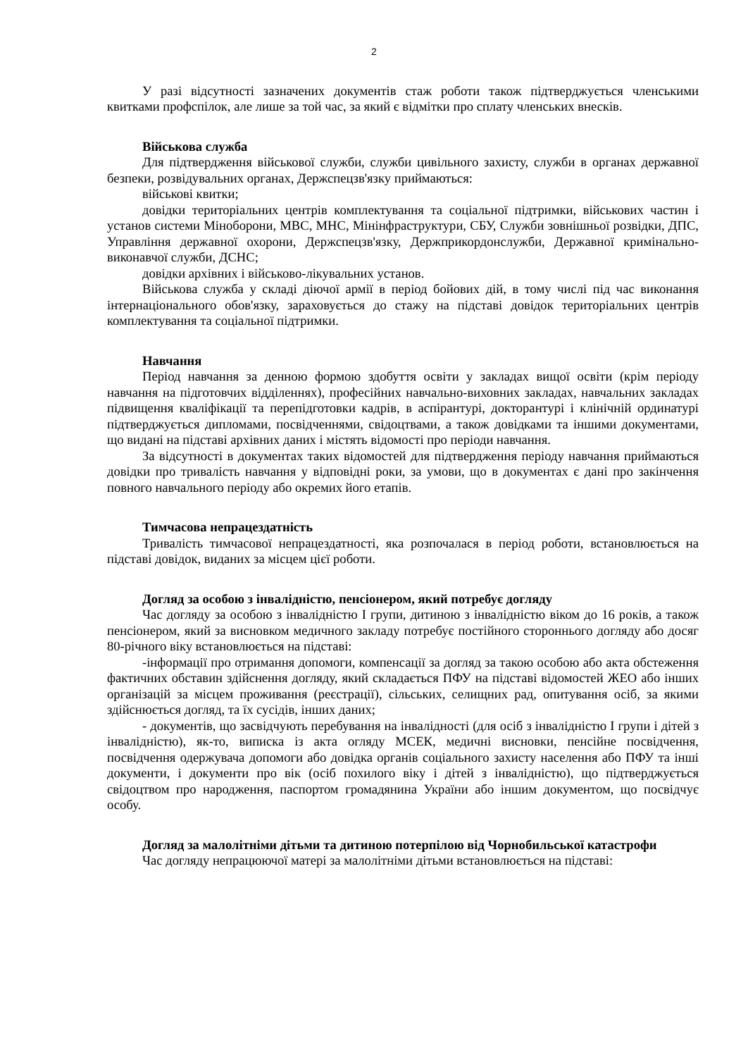2
У разі відсутності зазначених документів стаж роботи також підтверджується членськими квитками профспілок, але лише за той час, за який є відмітки про сплату членських внесків.
Військова служба
Для підтвердження військової служби, служби цивільного захисту, служби в органах державної безпеки, розвідувальних органах, Держспецзв'язку приймаються:
військові квитки;
довідки територіальних центрів комплектування та соціальної підтримки, військових частин і установ системи Міноборони, МВС, МНС, Мінінфраструктури, СБУ, Служби зовнішньої розвідки, ДПС, Управління державної охорони, Держспецзв'язку, Держприкордонслужби, Державної кримінально-виконавчої служби, ДСНС;
довідки архівних і військово-лікувальних установ.
Військова служба у складі діючої армії в період бойових дій, в тому числі під час виконання інтернаціонального обов'язку, зараховується до стажу на підставі довідок територіальних центрів комплектування та соціальної підтримки.
Навчання
Період навчання за денною формою здобуття освіти у закладах вищої освіти (крім періоду навчання на підготовчих відділеннях), професійних навчально-виховних закладах, навчальних закладах підвищення кваліфікації та перепідготовки кадрів, в аспірантурі, докторантурі і клінічній ординатурі підтверджується дипломами, посвідченнями, свідоцтвами, а також довідками та іншими документами, що видані на підставі архівних даних і містять відомості про періоди навчання.
За відсутності в документах таких відомостей для підтвердження періоду навчання приймаються довідки про тривалість навчання у відповідні роки, за умови, що в документах є дані про закінчення повного навчального періоду або окремих його етапів.
Тимчасова непрацездатність
Тривалість тимчасової непрацездатності, яка розпочалася в період роботи, встановлюється на підставі довідок, виданих за місцем цієї роботи.
Догляд за особою з інвалідністю, пенсіонером, який потребує догляду
Час догляду за особою з інвалідністю I групи, дитиною з інвалідністю віком до 16 років, а також пенсіонером, який за висновком медичного закладу потребує постійного стороннього догляду або досяг 80-річного віку встановлюється на підставі:
-інформації про отримання допомоги, компенсації за догляд за такою особою або акта обстеження фактичних обставин здійснення догляду, який складається ПФУ на підставі відомостей ЖЕО або інших організацій за місцем проживання (реєстрації), сільських, селищних рад, опитування осіб, за якими здійснюється догляд, та їх сусідів, інших даних;
- документів, що засвідчують перебування на інвалідності (для осіб з інвалідністю I групи і дітей з інвалідністю), як-то, виписка із акта огляду МСЕК, медичні висновки, пенсійне посвідчення, посвідчення одержувача допомоги або довідка органів соціального захисту населення або ПФУ та інші документи, і документи про вік (осіб похилого віку і дітей з інвалідністю), що підтверджується свідоцтвом про народження, паспортом громадянина України або іншим документом, що посвідчує особу.
Догляд за малолітніми дітьми та дитиною потерпілою від Чорнобильської катастрофи
Час догляду непрацюючої матері за малолітніми дітьми встановлюється на підставі: